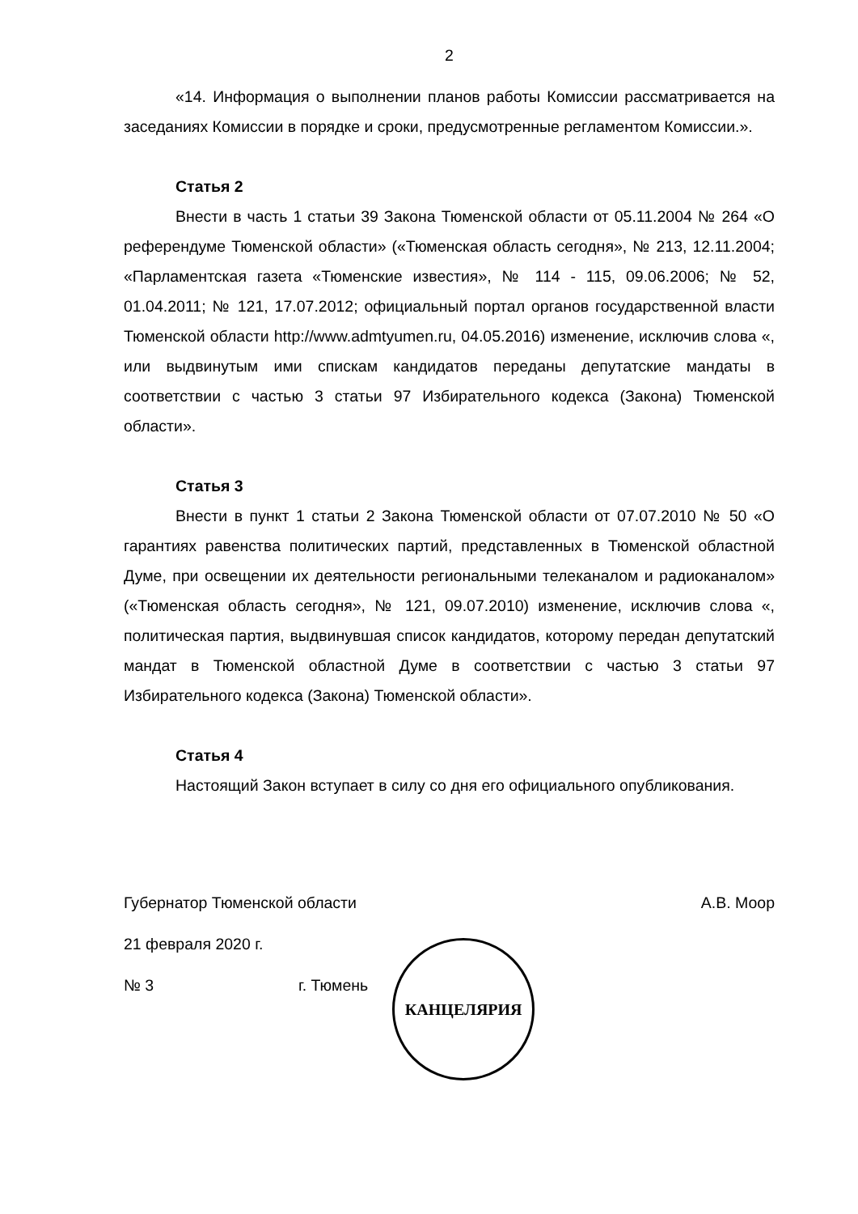2
«14. Информация о выполнении планов работы Комиссии рассматривается на заседаниях Комиссии в порядке и сроки, предусмотренные регламентом Комиссии.».
Статья 2
Внести в часть 1 статьи 39 Закона Тюменской области от 05.11.2004 № 264 «О референдуме Тюменской области» («Тюменская область сегодня», № 213, 12.11.2004; «Парламентская газета «Тюменские известия», № 114 - 115, 09.06.2006; № 52, 01.04.2011; № 121, 17.07.2012; официальный портал органов государственной власти Тюменской области http://www.admtyumen.ru, 04.05.2016) изменение, исключив слова «, или выдвинутым ими спискам кандидатов переданы депутатские мандаты в соответствии с частью 3 статьи 97 Избирательного кодекса (Закона) Тюменской области».
Статья 3
Внести в пункт 1 статьи 2 Закона Тюменской области от 07.07.2010 № 50 «О гарантиях равенства политических партий, представленных в Тюменской областной Думе, при освещении их деятельности региональными телеканалом и радиоканалом» («Тюменская область сегодня», № 121, 09.07.2010) изменение, исключив слова «, политическая партия, выдвинувшая список кандидатов, которому передан депутатский мандат в Тюменской областной Думе в соответствии с частью 3 статьи 97 Избирательного кодекса (Закона) Тюменской области».
Статья 4
Настоящий Закон вступает в силу со дня его официального опубликования.
Губернатор Тюменской области А.В. Моор
21 февраля 2020 г.
№ 3 г. Тюмень
КАНЦЕЛЯРИЯ